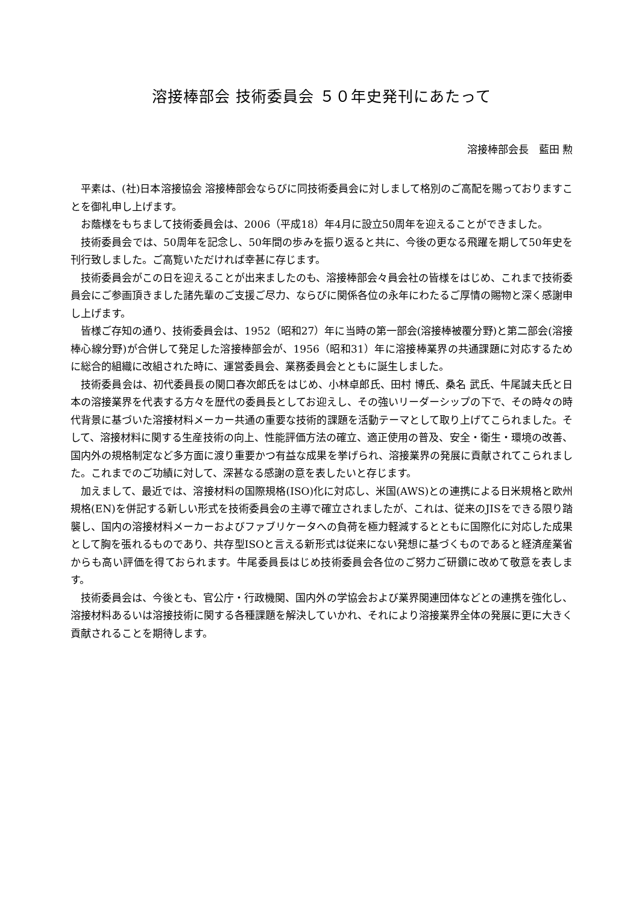溶接棒部会 技術委員会 ５０年史発刊にあたって
溶接棒部会長　藍田 勲
平素は、(社)日本溶接協会 溶接棒部会ならびに同技術委員会に対しまして格別のご高配を賜っておりますことを御礼申し上げます。
お蔭様をもちまして技術委員会は、2006（平成18）年4月に設立50周年を迎えることができました。
技術委員会では、50周年を記念し、50年間の歩みを振り返ると共に、今後の更なる飛躍を期して50年史を刊行致しました。ご高覧いただければ幸甚に存じます。
技術委員会がこの日を迎えることが出来ましたのも、溶接棒部会々員会社の皆様をはじめ、これまで技術委員会にご参画頂きました諸先輩のご支援ご尽力、ならびに関係各位の永年にわたるご厚情の賜物と深く感謝申し上げます。
皆様ご存知の通り、技術委員会は、1952（昭和27）年に当時の第一部会(溶接棒被覆分野)と第二部会(溶接棒心線分野)が合併して発足した溶接棒部会が、1956（昭和31）年に溶接棒業界の共通課題に対応するために総合的組織に改組された時に、運営委員会、業務委員会とともに誕生しました。
技術委員会は、初代委員長の関口春次郎氏をはじめ、小林卓郎氏、田村 博氏、桑名 武氏、牛尾誠夫氏と日本の溶接業界を代表する方々を歴代の委員長としてお迎えし、その強いリーダーシップの下で、その時々の時代背景に基づいた溶接材料メーカー共通の重要な技術的課題を活動テーマとして取り上げてこられました。そして、溶接材料に関する生産技術の向上、性能評価方法の確立、適正使用の普及、安全・衛生・環境の改善、国内外の規格制定など多方面に渡り重要かつ有益な成果を挙げられ、溶接業界の発展に貢献されてこられました。これまでのご功績に対して、深甚なる感謝の意を表したいと存じます。
加えまして、最近では、溶接材料の国際規格(ISO)化に対応し、米国(AWS)との連携による日米規格と欧州規格(EN)を併記する新しい形式を技術委員会の主導で確立されましたが、これは、従来のJISをできる限り踏襲し、国内の溶接材料メーカーおよびファブリケータへの負荷を極力軽減するとともに国際化に対応した成果として胸を張れるものであり、共存型ISOと言える新形式は従来にない発想に基づくものであると経済産業省からも高い評価を得ておられます。牛尾委員長はじめ技術委員会各位のご努力ご研鑽に改めて敬意を表します。
技術委員会は、今後とも、官公庁・行政機関、国内外の学協会および業界関連団体などとの連携を強化し、溶接材料あるいは溶接技術に関する各種課題を解決していかれ、それにより溶接業界全体の発展に更に大きく貢献されることを期待します。